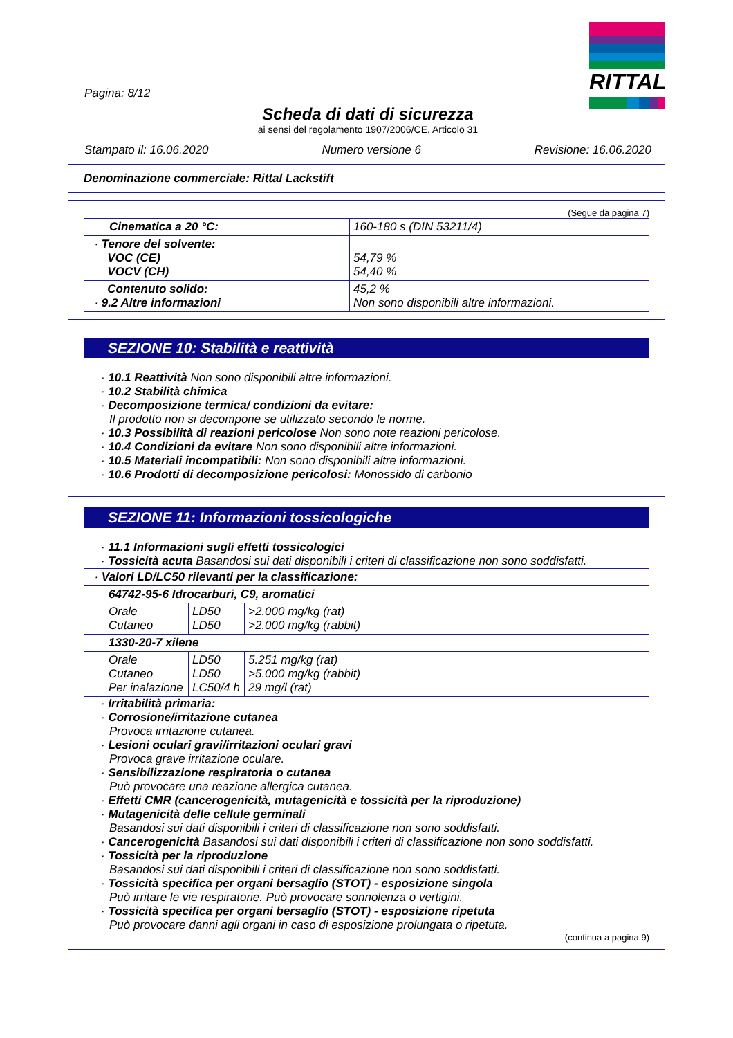RITTAL
Pagina: 8/12
Scheda di dati di sicurezza
ai sensi del regolamento 1907/2006/CE, Articolo 31
Stampato il: 16.06.2020 Numero versione 6 Revisione: 16.06.2020
Denominazione commerciale: Rittal Lackstift
(Segue da pagina 7)
| Cinematica a 20 °C: | 160-180 s (DIN 53211/4) |
| · Tenore del solvente: VOC (CE) VOCV (CH) | 54,79 % 54,40 % |
| Contenuto solido: · 9.2 Altre informazioni | 45,2 % Non sono disponibili altre informazioni. |
SEZIONE 10: Stabilità e reattività
· 10.1 Reattività Non sono disponibili altre informazioni.
· 10.2 Stabilità chimica
· Decomposizione termica/ condizioni da evitare:
Il prodotto non si decompone se utilizzato secondo le norme.
· 10.3 Possibilità di reazioni pericolose Non sono note reazioni pericolose.
· 10.4 Condizioni da evitare Non sono disponibili altre informazioni.
· 10.5 Materiali incompatibili: Non sono disponibili altre informazioni.
· 10.6 Prodotti di decomposizione pericolosi: Monossido di carbonio
SEZIONE 11: Informazioni tossicologiche
· 11.1 Informazioni sugli effetti tossicologici
· Tossicità acuta Basandosi sui dati disponibili i criteri di classificazione non sono soddisfatti.
| · Valori LD/LC50 rilevanti per la classificazione: | | |
| 64742-95-6 Idrocarburi, C9, aromatici | | |
| Orale Cutaneo | LD50 LD50 | >2.000 mg/kg (rat) >2.000 mg/kg (rabbit) |
| 1330-20-7 xilene | | |
| Orale Cutaneo Per inalazione | LD50 LD50 LC50/4 h | 5.251 mg/kg (rat) >5.000 mg/kg (rabbit) 29 mg/l (rat) |
· Irritabilità primaria:
· Corrosione/irritazione cutanea
Provoca irritazione cutanea.
· Lesioni oculari gravi/irritazioni oculari gravi
Provoca grave irritazione oculare.
· Sensibilizzazione respiratoria o cutanea
Può provocare una reazione allergica cutanea.
· Effetti CMR (cancerogenicità, mutagenicità e tossicità per la riproduzione)
· Mutagenicità delle cellule germinali
Basandosi sui dati disponibili i criteri di classificazione non sono soddisfatti.
· Cancerogenicità Basandosi sui dati disponibili i criteri di classificazione non sono soddisfatti.
· Tossicità per la riproduzione
Basandosi sui dati disponibili i criteri di classificazione non sono soddisfatti.
· Tossicità specifica per organi bersaglio (STOT) - esposizione singola
Può irritare le vie respiratorie. Può provocare sonnolenza o vertigini.
· Tossicità specifica per organi bersaglio (STOT) - esposizione ripetuta
Può provocare danni agli organi in caso di esposizione prolungata o ripetuta.
(continua a pagina 9)